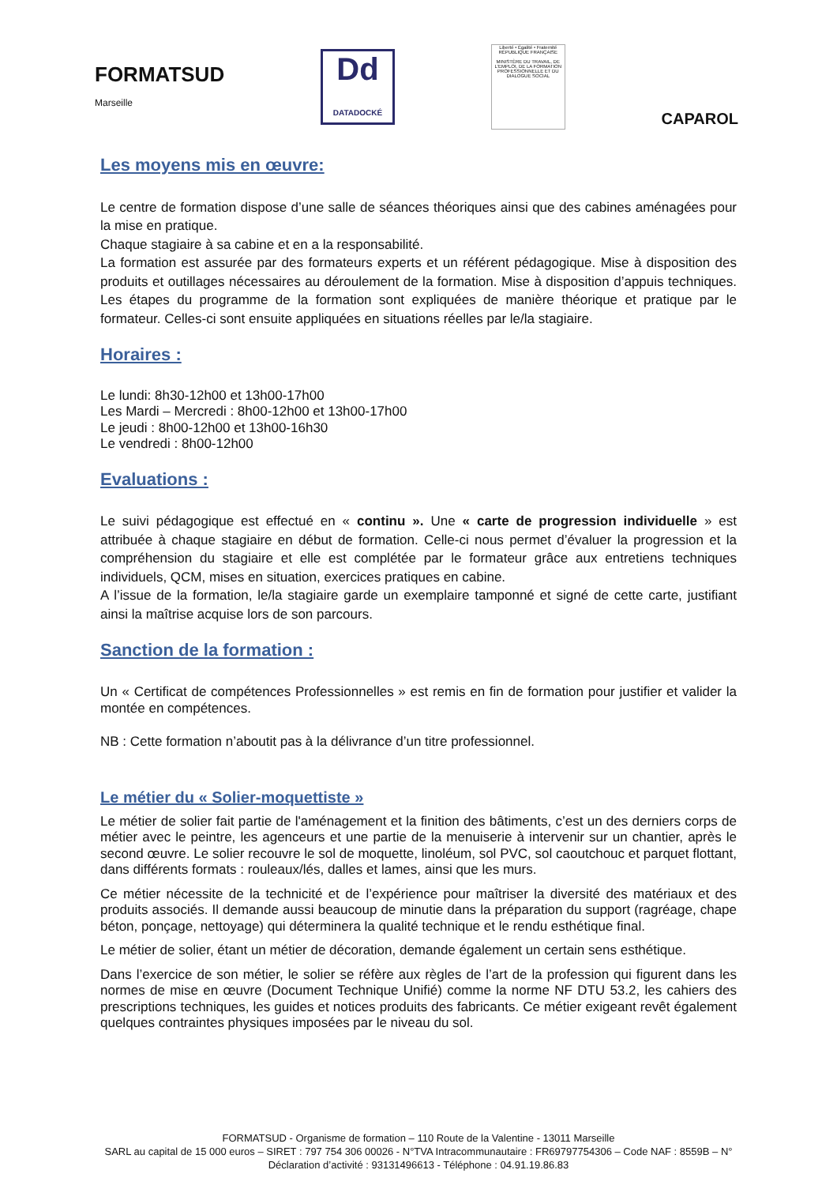FORMATSUD
Marseille
Dd
DATADOCKÉ
Liberté • Égalité • Fraternité
RÉPUBLIQUE FRANÇAISE
MINISTÈRE DU TRAVAIL, DE L'EMPLOI, DE LA FORMATION PROFESSIONNELLE ET DU DIALOGUE SOCIAL
CAPAROL
Les moyens mis en œuvre:
Le centre de formation dispose d’une salle de séances théoriques ainsi que des cabines aménagées pour la mise en pratique.
Chaque stagiaire à sa cabine et en a la responsabilité.
La formation est assurée par des formateurs experts et un référent pédagogique. Mise à disposition des produits et outillages nécessaires au déroulement de la formation. Mise à disposition d’appuis techniques. Les étapes du programme de la formation sont expliquées de manière théorique et pratique par le formateur. Celles-ci sont ensuite appliquées en situations réelles par le/la stagiaire.
Horaires :
Le lundi: 8h30-12h00 et 13h00-17h00
Les Mardi – Mercredi : 8h00-12h00 et 13h00-17h00
Le jeudi : 8h00-12h00 et 13h00-16h30
Le vendredi : 8h00-12h00
Evaluations :
Le suivi pédagogique est effectué en « continu ». Une « carte de progression individuelle » est attribuée à chaque stagiaire en début de formation. Celle-ci nous permet d’évaluer la progression et la compréhension du stagiaire et elle est complétée par le formateur grâce aux entretiens techniques individuels, QCM, mises en situation, exercices pratiques en cabine.
A l’issue de la formation, le/la stagiaire garde un exemplaire tamponné et signé de cette carte, justifiant ainsi la maîtrise acquise lors de son parcours.
Sanction de la formation :
Un « Certificat de compétences Professionnelles » est remis en fin de formation pour justifier et valider la montée en compétences.
NB : Cette formation n’aboutit pas à la délivrance d’un titre professionnel.
Le métier du « Solier-moquettiste »
Le métier de solier fait partie de l'aménagement et la finition des bâtiments, c’est un des derniers corps de métier avec le peintre, les agenceurs et une partie de la menuiserie à intervenir sur un chantier, après le second œuvre. Le solier recouvre le sol de moquette, linoléum, sol PVC, sol caoutchouc et parquet flottant, dans différents formats : rouleaux/lés, dalles et lames, ainsi que les murs.
Ce métier nécessite de la technicité et de l’expérience pour maîtriser la diversité des matériaux et des produits associés. Il demande aussi beaucoup de minutie dans la préparation du support (ragréage, chape béton, ponçage, nettoyage) qui déterminera la qualité technique et le rendu esthétique final.
Le métier de solier, étant un métier de décoration, demande également un certain sens esthétique.
Dans l’exercice de son métier, le solier se réfère aux règles de l’art de la profession qui figurent dans les normes de mise en œuvre (Document Technique Unifié) comme la norme NF DTU 53.2, les cahiers des prescriptions techniques, les guides et notices produits des fabricants. Ce métier exigeant revêt également quelques contraintes physiques imposées par le niveau du sol.
FORMATSUD - Organisme de formation – 110 Route de la Valentine - 13011 Marseille
SARL au capital de 15 000 euros – SIRET : 797 754 306 00026 - N°TVA Intracommunautaire : FR69797754306 – Code NAF : 8559B – N° Déclaration d’activité : 93131496613 - Téléphone : 04.91.19.86.83